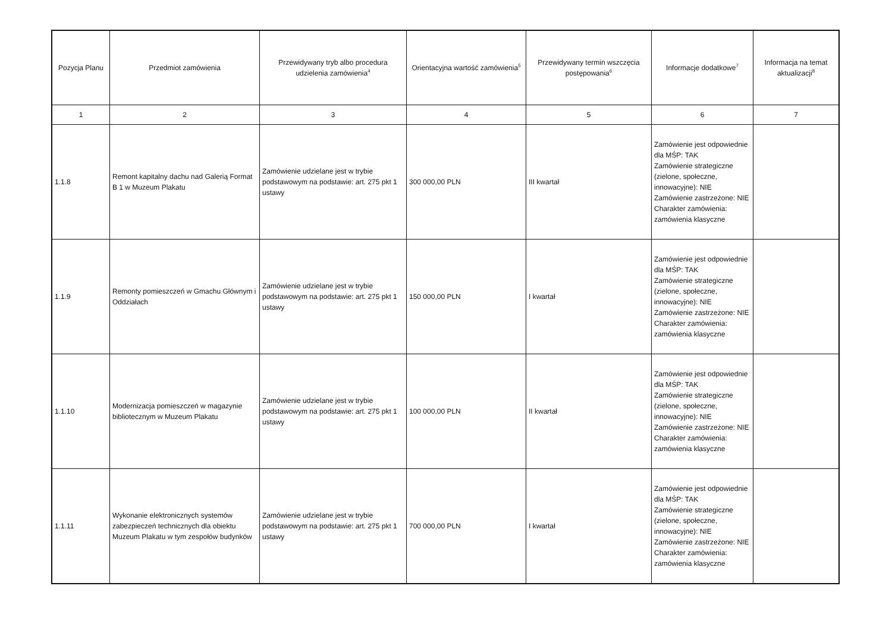| Pozycja Planu | Przedmiot zamówienia | Przewidywany tryb albo procedura udzielenia zamówienia<sup>4</sup> | Orientacyjna wartość zamówienia<sup>5</sup> | Przewidywany termin wszczęcia postępowania<sup>6</sup> | Informacje dodatkowe<sup>7</sup> | Informacja na temat aktualizacji<sup>8</sup> |
| --- | --- | --- | --- | --- | --- | --- |
| 1 | 2 | 3 | 4 | 5 | 6 | 7 |
| 1.1.8 | Remont kapitalny dachu nad Galerią Format B 1 w Muzeum Plakatu | Zamówienie udzielane jest w trybie podstawowym na podstawie: art. 275 pkt 1 ustawy | 300 000,00 PLN | III kwartał | Zamówienie jest odpowiednie dla MŚP: TAK Zamówienie strategiczne (zielone, społeczne, innowacyjne): NIE Zamówienie zastrzeżone: NIE Charakter zamówienia: zamówienia klasyczne | |
| 1.1.9 | Remonty pomieszczeń w Gmachu Głównym i Oddziałach | Zamówienie udzielane jest w trybie podstawowym na podstawie: art. 275 pkt 1 ustawy | 150 000,00 PLN | I kwartał | Zamówienie jest odpowiednie dla MŚP: TAK Zamówienie strategiczne (zielone, społeczne, innowacyjne): NIE Zamówienie zastrzeżone: NIE Charakter zamówienia: zamówienia klasyczne | |
| 1.1.10 | Modernizacja pomieszczeń w magazynie bibliotecznym w Muzeum Plakatu | Zamówienie udzielane jest w trybie podstawowym na podstawie: art. 275 pkt 1 ustawy | 100 000,00 PLN | II kwartał | Zamówienie jest odpowiednie dla MŚP: TAK Zamówienie strategiczne (zielone, społeczne, innowacyjne): NIE Zamówienie zastrzeżone: NIE Charakter zamówienia: zamówienia klasyczne | |
| 1.1.11 | Wykonanie elektronicznych systemów zabezpieczeń technicznych dla obiektu Muzeum Plakatu w tym zespołów budynków | Zamówienie udzielane jest w trybie podstawowym na podstawie: art. 275 pkt 1 ustawy | 700 000,00 PLN | I kwartał | Zamówienie jest odpowiednie dla MŚP: TAK Zamówienie strategiczne (zielone, społeczne, innowacyjne): NIE Zamówienie zastrzeżone: NIE Charakter zamówienia: zamówienia klasyczne | |